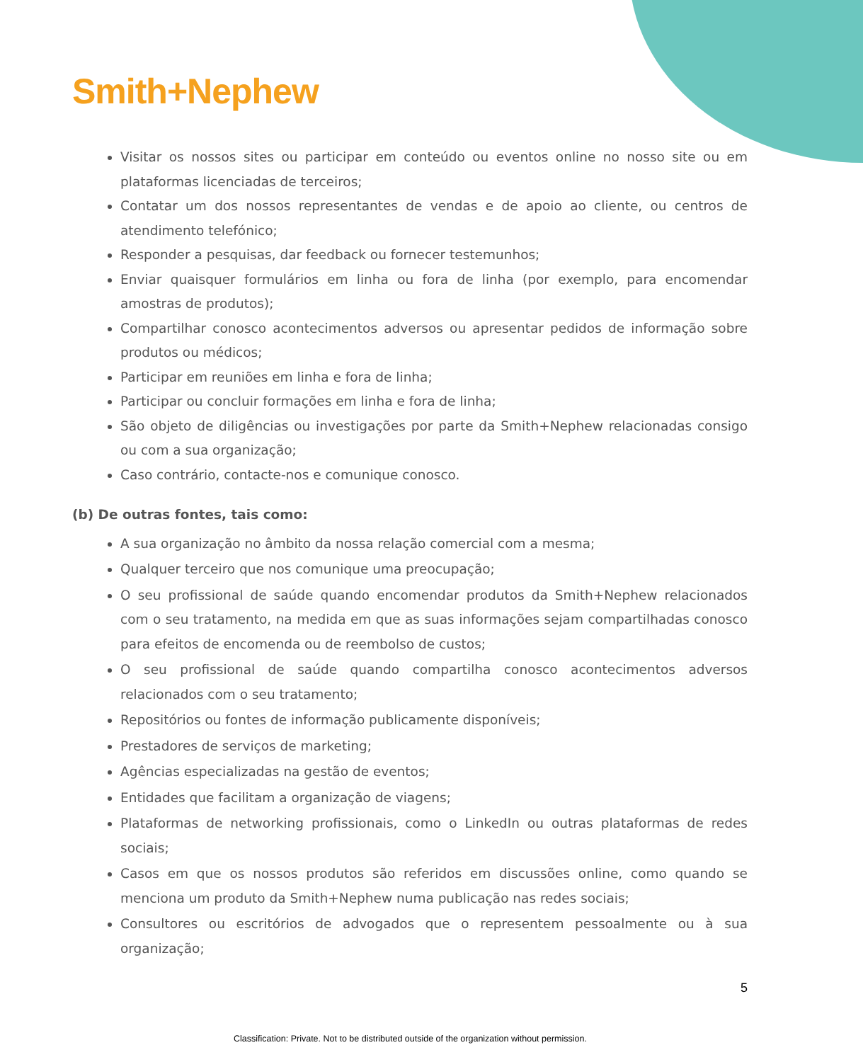Smith+Nephew
Visitar os nossos sites ou participar em conteúdo ou eventos online no nosso site ou em plataformas licenciadas de terceiros;
Contatar um dos nossos representantes de vendas e de apoio ao cliente, ou centros de atendimento telefónico;
Responder a pesquisas, dar feedback ou fornecer testemunhos;
Enviar quaisquer formulários em linha ou fora de linha (por exemplo, para encomendar amostras de produtos);
Compartilhar conosco acontecimentos adversos ou apresentar pedidos de informação sobre produtos ou médicos;
Participar em reuniões em linha e fora de linha;
Participar ou concluir formações em linha e fora de linha;
São objeto de diligências ou investigações por parte da Smith+Nephew relacionadas consigo ou com a sua organização;
Caso contrário, contacte-nos e comunique conosco.
(b) De outras fontes, tais como:
A sua organização no âmbito da nossa relação comercial com a mesma;
Qualquer terceiro que nos comunique uma preocupação;
O seu profissional de saúde quando encomendar produtos da Smith+Nephew relacionados com o seu tratamento, na medida em que as suas informações sejam compartilhadas conosco para efeitos de encomenda ou de reembolso de custos;
O seu profissional de saúde quando compartilha conosco acontecimentos adversos relacionados com o seu tratamento;
Repositórios ou fontes de informação publicamente disponíveis;
Prestadores de serviços de marketing;
Agências especializadas na gestão de eventos;
Entidades que facilitam a organização de viagens;
Plataformas de networking profissionais, como o LinkedIn ou outras plataformas de redes sociais;
Casos em que os nossos produtos são referidos em discussões online, como quando se menciona um produto da Smith+Nephew numa publicação nas redes sociais;
Consultores ou escritórios de advogados que o representem pessoalmente ou à sua organização;
5
Classification: Private. Not to be distributed outside of the organization without permission.